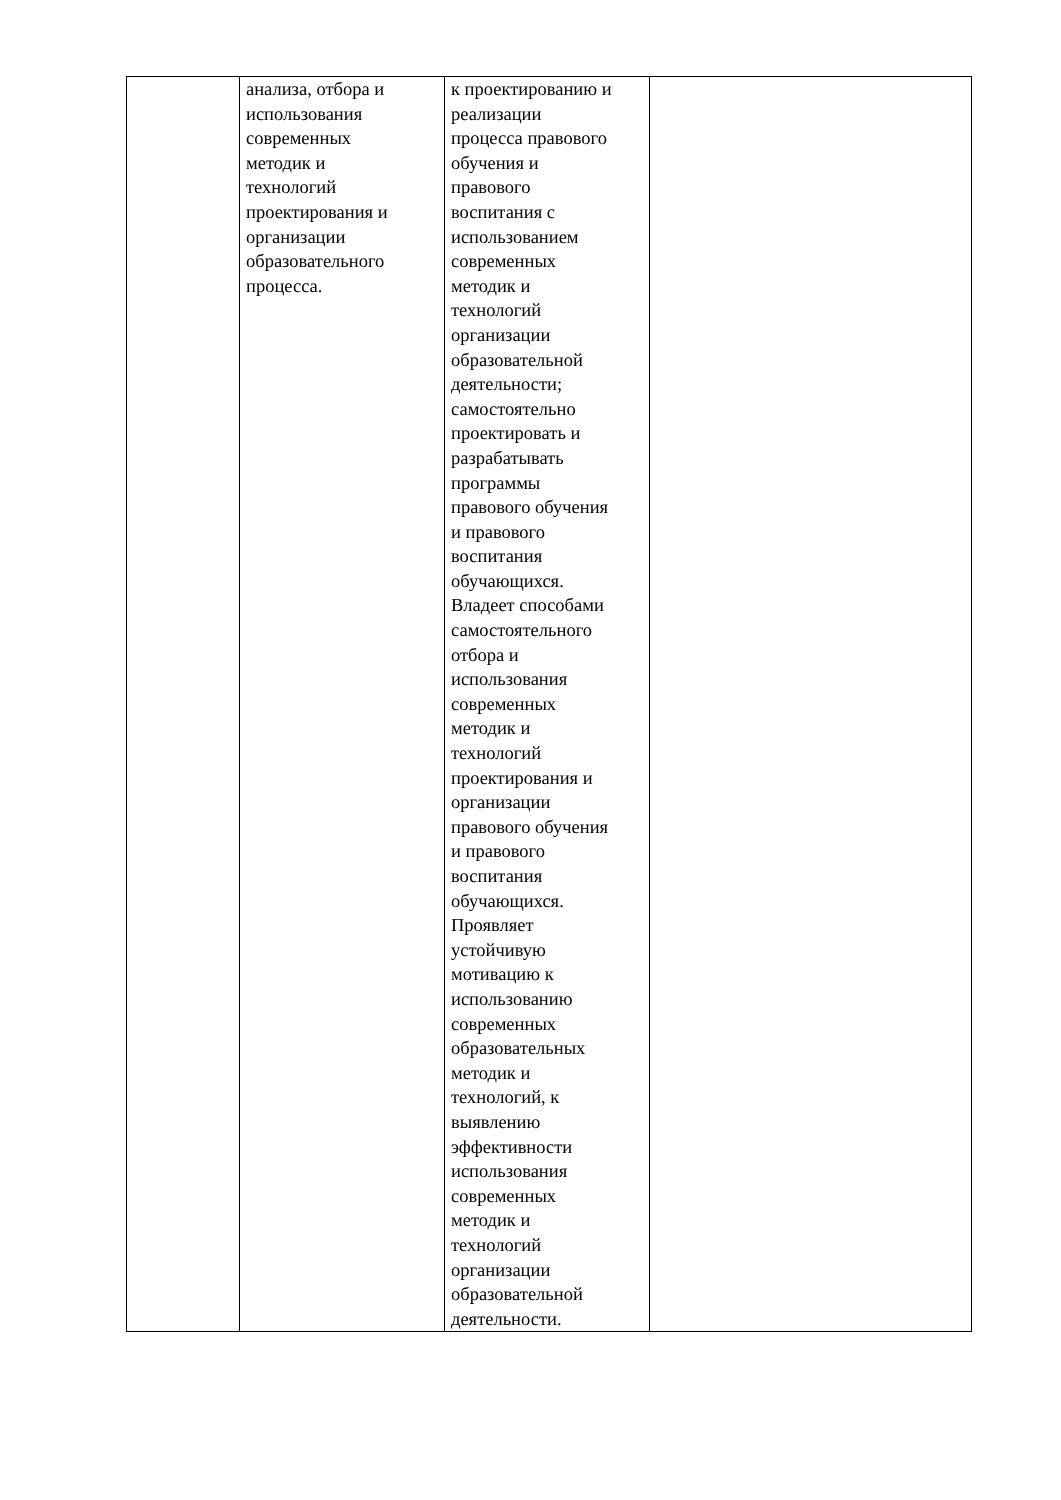| | анализа, отбора и использования современных методик и технологий проектирования и организации образовательного процесса. | к проектированию и реализации процесса правового обучения и правового воспитания с использованием современных методик и технологий организации образовательной деятельности; самостоятельно проектировать и разрабатывать программы правового обучения и правового воспитания обучающихся. Владеет способами самостоятельного отбора и использования современных методик и технологий проектирования и организации правового обучения и правового воспитания обучающихся. Проявляет устойчивую мотивацию к использованию современных образовательных методик и технологий, к выявлению эффективности использования современных методик и технологий организации образовательной деятельности. | |